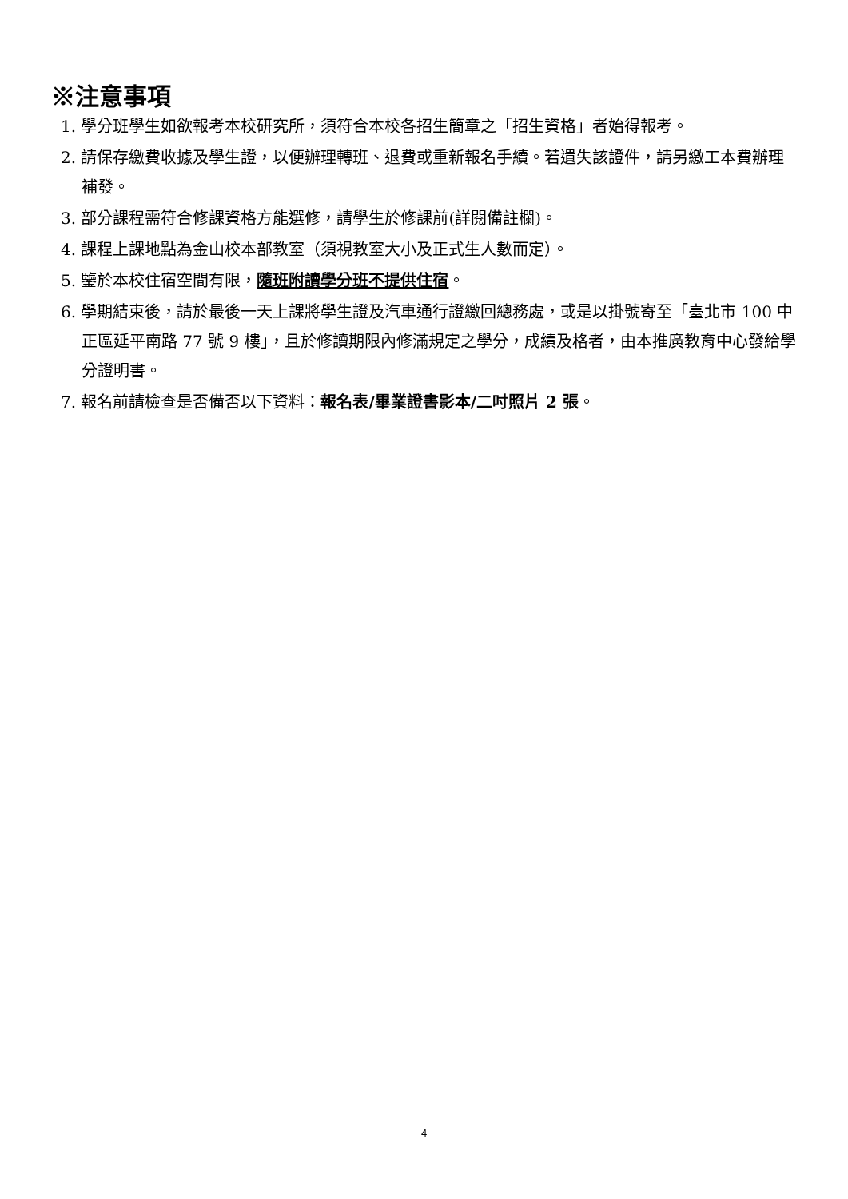※注意事項
1. 學分班學生如欲報考本校研究所，須符合本校各招生簡章之「招生資格」者始得報考。
2. 請保存繳費收據及學生證，以便辦理轉班、退費或重新報名手續。若遺失該證件，請另繳工本費辦理補發。
3. 部分課程需符合修課資格方能選修，請學生於修課前(詳閱備註欄)。
4. 課程上課地點為金山校本部教室（須視教室大小及正式生人數而定）。
5. 鑒於本校住宿空間有限，隨班附讀學分班不提供住宿。
6. 學期結束後，請於最後一天上課將學生證及汽車通行證繳回總務處，或是以掛號寄至「臺北市 100 中正區延平南路 77 號 9 樓」，且於修讀期限內修滿規定之學分，成績及格者，由本推廣教育中心發給學分證明書。
7. 報名前請檢查是否備否以下資料：報名表/畢業證書影本/二吋照片 2 張。
4